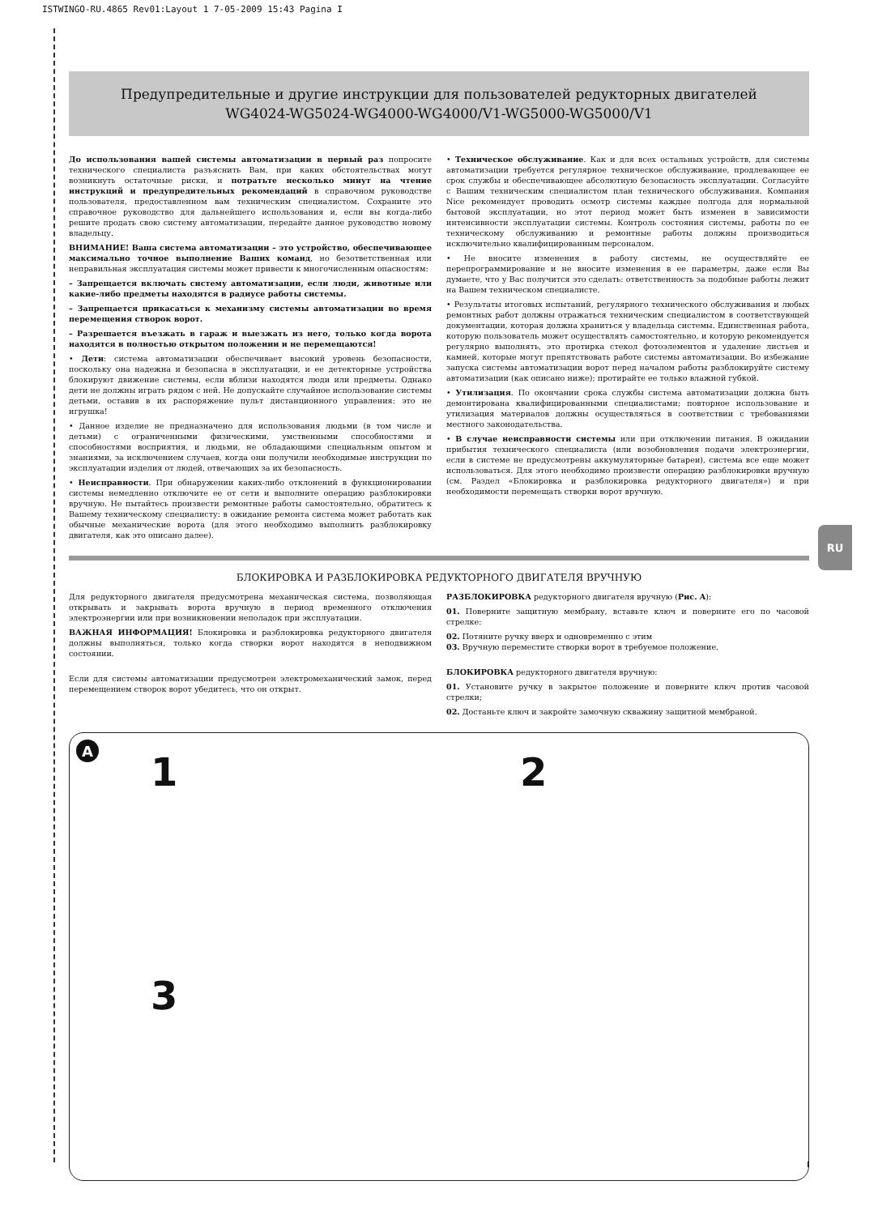ISTWINGO-RU.4865 Rev01:Layout 1 7-05-2009 15:43 Pagina I
Предупредительные и другие инструкции для пользователей редукторных двигателей
WG4024-WG5024-WG4000-WG4000/V1-WG5000-WG5000/V1
До использования вашей системы автоматизации в первый раз попросите технического специалиста разъяснить Вам, при каких обстоятельствах могут возникнуть остаточные риски, и потратьте несколько минут на чтение инструкций и предупредительных рекомендаций в справочном руководстве пользователя, предоставленном вам техническим специалистом. Сохраните это справочное руководство для дальнейшего использования и, если вы когда-либо решите продать свою систему автоматизации, передайте данное руководство новому владельцу.
ВНИМАНИЕ! Ваша система автоматизации – это устройство, обеспечивающее максимально точное выполнение Ваших команд, но безответственная или неправильная эксплуатация системы может привести к многочисленным опасностям:
– Запрещается включать систему автоматизации, если люди, животные или какие-либо предметы находятся в радиусе работы системы.
– Запрещается прикасаться к механизму системы автоматизации во время перемещения створок ворот.
– Разрешается въезжать в гараж и выезжать из него, только когда ворота находятся в полностью открытом положении и не перемещаются!
• Дети: система автоматизации обеспечивает высокий уровень безопасности, поскольку она надежна и безопасна в эксплуатации, и ее детекторные устройства блокируют движение системы, если вблизи находятся люди или предметы. Однако дети не должны играть рядом с ней. Не допускайте случайное использование системы детьми, оставив в их распоряжение пульт дистанционного управления: это не игрушка!
• Данное изделие не предназначено для использования людьми (в том числе и детьми) с ограниченными физическими, умственными способностями и способностями восприятия, и людьми, не обладающими специальным опытом и знаниями, за исключением случаев, когда они получили необходимые инструкции по эксплуатации изделия от людей, отвечающих за их безопасность.
• Неисправности. При обнаружении каких-либо отклонений в функционировании системы немедленно отключите ее от сети и выполните операцию разблокировки вручную. Не пытайтесь произвести ремонтные работы самостоятельно, обратитесь к Вашему техническому специалисту: в ожидание ремонта система может работать как обычные механические ворота (для этого необходимо выполнить разблокировку двигателя, как это описано далее).
• Техническое обслуживание. Как и для всех остальных устройств, для системы автоматизации требуется регулярное техническое обслуживание, продлевающее ее срок службы и обеспечивающее абсолютную безопасность эксплуатации. Согласуйте с Вашим техническим специалистом план технического обслуживания. Компания Nice рекомендует проводить осмотр системы каждые полгода для нормальной бытовой эксплуатации, но этот период может быть изменен в зависимости интенсивности эксплуатации системы. Контроль состояния системы, работы по ее техническому обслуживанию и ремонтные работы должны производиться исключительно квалифицированным персоналом.
• Не вносите изменения в работу системы, не осуществляйте ее перепрограммирование и не вносите изменения в ее параметры, даже если Вы думаете, что у Вас получится это сделать: ответственность за подобные работы лежит на Вашем техническом специалисте.
• Результаты итоговых испытаний, регулярного технического обслуживания и любых ремонтных работ должны отражаться техническим специалистом в соответствующей документации, которая должна храниться у владельца системы. Единственная работа, которую пользователь может осуществлять самостоятельно, и которую рекомендуется регулярно выполнять, это протирка стекол фотоэлементов и удаление листьев и камней, которые могут препятствовать работе системы автоматизации. Во избежание запуска системы автоматизации ворот перед началом работы разблокируйте систему автоматизации (как описано ниже); протирайте ее только влажной губкой.
• Утилизация. По окончании срока службы система автоматизации должна быть демонтирована квалифицированными специалистами; повторное использование и утилизация материалов должны осуществляться в соответствии с требованиями местного законодательства.
• В случае неисправности системы или при отключении питания. В ожидании прибытия технического специалиста (или возобновления подачи электроэнергии, если в системе не предусмотрены аккумуляторные батареи), система все еще может использоваться. Для этого необходимо произвести операцию разблокировки вручную (см. Раздел «Блокировка и разблокировка редукторного двигателя») и при необходимости перемещать створки ворот вручную.
RU
БЛОКИРОВКА И РАЗБЛОКИРОВКА РЕДУКТОРНОГО ДВИГАТЕЛЯ ВРУЧНУЮ
Для редукторного двигателя предусмотрена механическая система, позволяющая открывать и закрывать ворота вручную в период временного отключения электроэнергии или при возникновении неполадок при эксплуатации.
ВАЖНАЯ ИНФОРМАЦИЯ! Блокировка и разблокировка редукторного двигателя должны выполняться, только когда створки ворот находятся в неподвижном состоянии.
Если для системы автоматизации предусмотрен электромеханический замок, перед перемещением створок ворот убедитесь, что он открыт.
РАЗБЛОКИРОВКА редукторного двигателя вручную (Рис. A):
01. Поверните защитную мембрану, вставьте ключ и поверните его по часовой стрелке:
02. Потяните ручку вверх и одновременно с этим
03. Вручную переместите створки ворот в требуемое положение.
БЛОКИРОВКА редукторного двигателя вручную:
01. Установите ручку в закрытое положение и поверните ключ против часовой стрелки;
02. Достаньте ключ и закройте замочную скважину защитной мембраной.
A
1
2
3
I